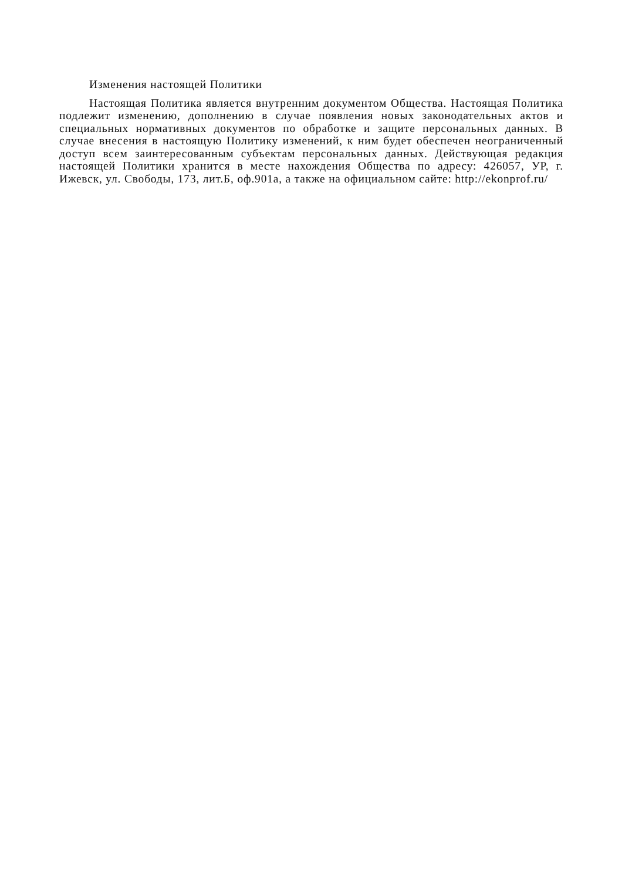Изменения настоящей Политики
Настоящая Политика является внутренним документом Общества. Настоящая Политика подлежит изменению, дополнению в случае появления новых законодательных актов и специальных нормативных документов по обработке и защите персональных данных. В случае внесения в настоящую Политику изменений, к ним будет обеспечен неограниченный доступ всем заинтересованным субъектам персональных данных. Действующая редакция настоящей Политики хранится в месте нахождения Общества по адресу: 426057, УР, г. Ижевск, ул. Свободы, 173, лит.Б, оф.901а, а также на официальном сайте: http://ekonprof.ru/